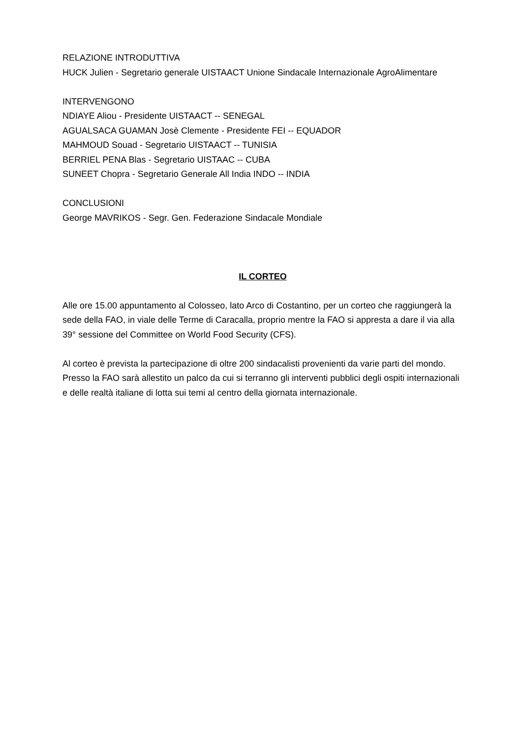RELAZIONE INTRODUTTIVA
HUCK Julien - Segretario generale UISTAACT Unione Sindacale Internazionale AgroAlimentare
INTERVENGONO
NDIAYE Aliou - Presidente UISTAACT -- SENEGAL
AGUALSACA GUAMAN Josè Clemente - Presidente FEI -- EQUADOR
MAHMOUD Souad - Segretario UISTAACT -- TUNISIA
BERRIEL PENA Blas - Segretario UISTAAC -- CUBA
SUNEET Chopra - Segretario Generale All India INDO -- INDIA
CONCLUSIONI
George MAVRIKOS - Segr. Gen. Federazione Sindacale Mondiale
IL CORTEO
Alle ore 15.00 appuntamento al Colosseo, lato Arco di Costantino, per un corteo che raggiungerà la sede della FAO, in viale delle Terme di Caracalla, proprio mentre la FAO si appresta a dare il via alla 39° sessione del Committee on World Food Security (CFS).
Al corteo è prevista la partecipazione di oltre 200 sindacalisti provenienti da varie parti del mondo. Presso la FAO sarà allestito un palco da cui si terranno gli interventi pubblici degli ospiti internazionali e delle realtà italiane di lotta sui temi al centro della giornata internazionale.